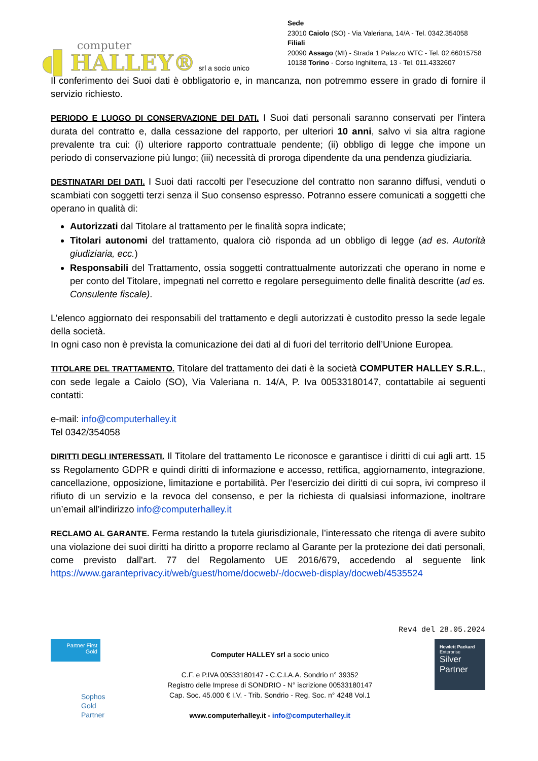computer
◖▌HALLEY®
srl a socio unico
Sede
23010 Caiolo (SO) - Via Valeriana, 14/A - Tel. 0342.354058
Filiali
20090 Assago (MI) - Strada 1 Palazzo WTC - Tel. 02.66015758
10138 Torino - Corso Inghilterra, 13 - Tel. 011.4332607
Il conferimento dei Suoi dati è obbligatorio e, in mancanza, non potremmo essere in grado di fornire il servizio richiesto.
PERIODO E LUOGO DI CONSERVAZIONE DEI DATI. I Suoi dati personali saranno conservati per l’intera durata del contratto e, dalla cessazione del rapporto, per ulteriori 10 anni, salvo vi sia altra ragione prevalente tra cui: (i) ulteriore rapporto contrattuale pendente; (ii) obbligo di legge che impone un periodo di conservazione più lungo; (iii) necessità di proroga dipendente da una pendenza giudiziaria.
DESTINATARI DEI DATI. I Suoi dati raccolti per l’esecuzione del contratto non saranno diffusi, venduti o scambiati con soggetti terzi senza il Suo consenso espresso. Potranno essere comunicati a soggetti che operano in qualità di:
Autorizzati dal Titolare al trattamento per le finalità sopra indicate;
Titolari autonomi del trattamento, qualora ciò risponda ad un obbligo di legge (ad es. Autorità giudiziaria, ecc.)
Responsabili del Trattamento, ossia soggetti contrattualmente autorizzati che operano in nome e per conto del Titolare, impegnati nel corretto e regolare perseguimento delle finalità descritte (ad es. Consulente fiscale).
L’elenco aggiornato dei responsabili del trattamento e degli autorizzati è custodito presso la sede legale della società.
In ogni caso non è prevista la comunicazione dei dati al di fuori del territorio dell’Unione Europea.
TITOLARE DEL TRATTAMENTO. Titolare del trattamento dei dati è la società COMPUTER HALLEY S.R.L., con sede legale a Caiolo (SO), Via Valeriana n. 14/A, P. Iva 00533180147, contattabile ai seguenti contatti:
e-mail: info@computerhalley.it
Tel 0342/354058
DIRITTI DEGLI INTERESSATI. Il Titolare del trattamento Le riconosce e garantisce i diritti di cui agli artt. 15 ss Regolamento GDPR e quindi diritti di informazione e accesso, rettifica, aggiornamento, integrazione, cancellazione, opposizione, limitazione e portabilità. Per l’esercizio dei diritti di cui sopra, ivi compreso il rifiuto di un servizio e la revoca del consenso, e per la richiesta di qualsiasi informazione, inoltrare un’email all’indirizzo info@computerhalley.it
RECLAMO AL GARANTE. Ferma restando la tutela giurisdizionale, l’interessato che ritenga di avere subito una violazione dei suoi diritti ha diritto a proporre reclamo al Garante per la protezione dei dati personali, come previsto dall'art. 77 del Regolamento UE 2016/679, accedendo al seguente link https://www.garanteprivacy.it/web/guest/home/docweb/-/docweb-display/docweb/4535524
Rev4 del 28.05.2024
Partner First Gold
Sophos
Gold
Partner
Computer HALLEY srl a socio unico
C.F. e P.IVA 00533180147 - C.C.I.A.A. Sondrio n° 39352
Registro delle Imprese di SONDRIO - N° iscrizione 00533180147
Cap. Soc. 45.000 € I.V. - Trib. Sondrio - Reg. Soc. n° 4248 Vol.1
www.computerhalley.it - info@computerhalley.it
Hewlett Packard
Enterprise
Silver
Partner